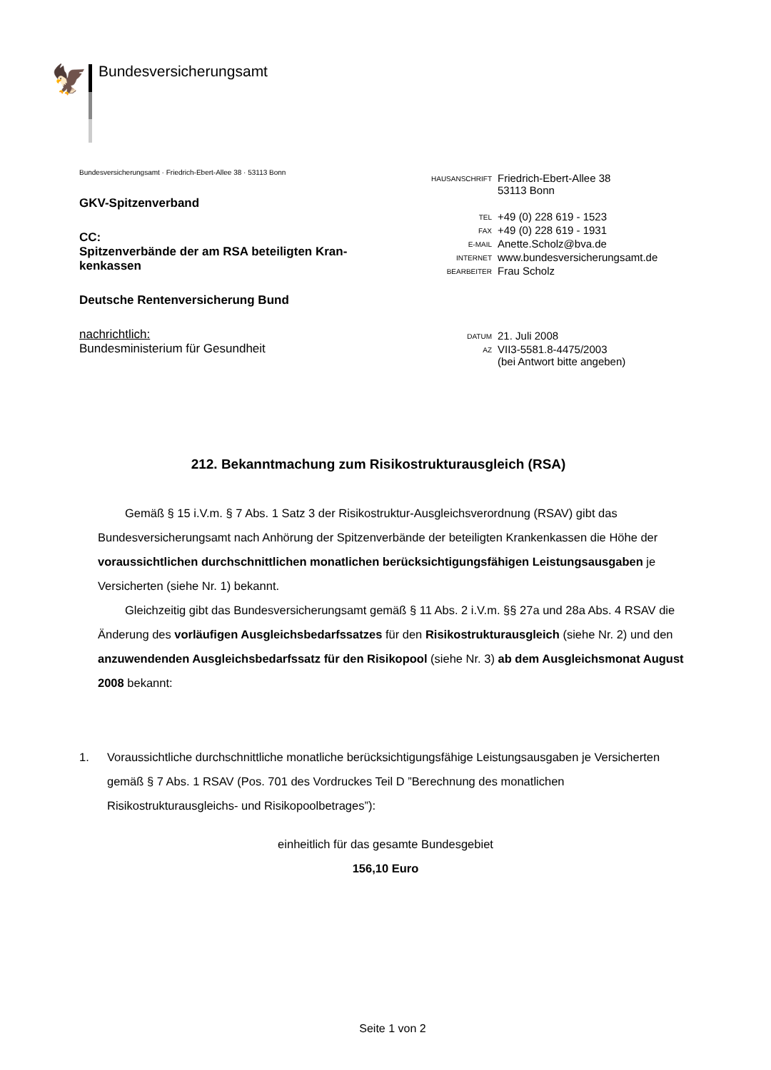🦅 Bundesversicherungsamt
Bundesversicherungsamt · Friedrich-Ebert-Allee 38 · 53113 Bonn
GKV-Spitzenverband
CC:
Spitzenverbände der am RSA beteiligten Kran-
kenkassen
Deutsche Rentenversicherung Bund
nachrichtlich:
Bundesministerium für Gesundheit
| HAUSANSCHRIFT | Friedrich-Ebert-Allee 38 53113 Bonn |
| TEL | +49 (0) 228 619 - 1523 |
| FAX | +49 (0) 228 619 - 1931 |
| E-MAIL | Anette.Scholz@bva.de |
| INTERNET | www.bundesversicherungsamt.de |
| BEARBEITER | Frau Scholz |
| DATUM | 21. Juli 2008 |
| AZ | VII3-5581.8-4475/2003 (bei Antwort bitte angeben) |
212. Bekanntmachung zum Risikostrukturausgleich (RSA)
Gemäß § 15 i.V.m. § 7 Abs. 1 Satz 3 der Risikostruktur-Ausgleichsverordnung (RSAV) gibt das Bundesversicherungsamt nach Anhörung der Spitzenverbände der beteiligten Krankenkassen die Höhe der voraussichtlichen durchschnittlichen monatlichen berücksichtigungsfähigen Leistungsausgaben je Versicherten (siehe Nr. 1) bekannt.
Gleichzeitig gibt das Bundesversicherungsamt gemäß § 11 Abs. 2 i.V.m. §§ 27a und 28a Abs. 4 RSAV die Änderung des vorläufigen Ausgleichsbedarfssatzes für den Risikostrukturausgleich (siehe Nr. 2) und den anzuwendenden Ausgleichsbedarfssatz für den Risikopool (siehe Nr. 3) ab dem Ausgleichsmonat August 2008 bekannt:
1. Voraussichtliche durchschnittliche monatliche berücksichtigungsfähige Leistungsausgaben je Versicherten gemäß § 7 Abs. 1 RSAV (Pos. 701 des Vordruckes Teil D ”Berechnung des monatlichen Risikostrukturausgleichs- und Risikopoolbetrages”):
einheitlich für das gesamte Bundesgebiet
156,10 Euro
Seite 1 von 2